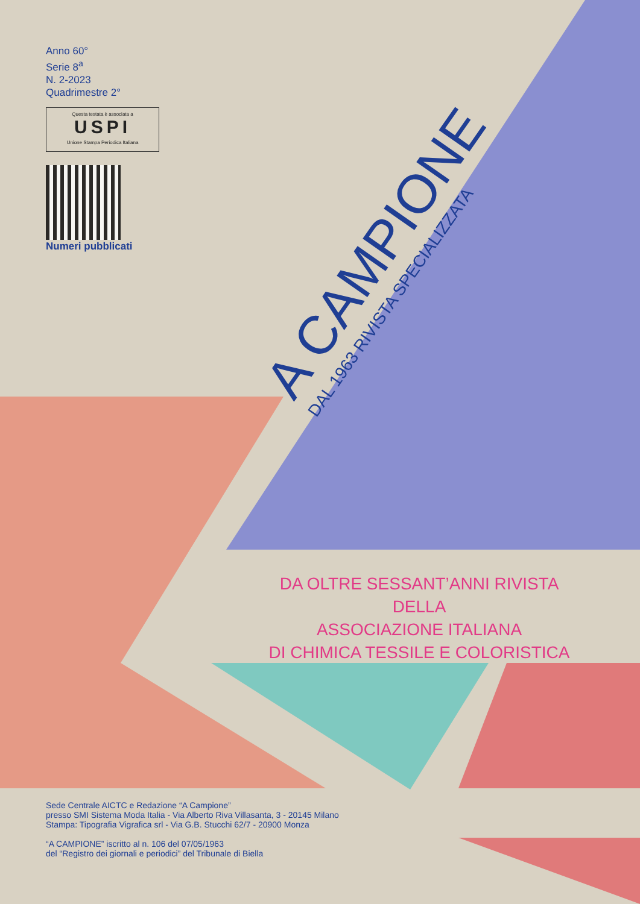Anno 60°
Serie 8<sup>a</sup>
N. 2-2023
Quadrimestre 2°
Questa testata è associata a
USPI
Unione Stampa Periodica Italiana
Numeri pubblicati
A CAMPIONE
DAL 1963 RIVISTA SPECIALIZZATA
DA OLTRE SESSANT’ANNI RIVISTA DELLA
ASSOCIAZIONE ITALIANA
DI CHIMICA TESSILE E COLORISTICA
Sede Centrale AICTC e Redazione “A Campione”
presso SMI Sistema Moda Italia - Via Alberto Riva Villasanta, 3 - 20145 Milano
Stampa: Tipografia Vigrafica srl - Via G.B. Stucchi 62/7 - 20900 Monza
“A CAMPIONE” iscritto al n. 106 del 07/05/1963
del “Registro dei giornali e periodici” del Tribunale di Biella